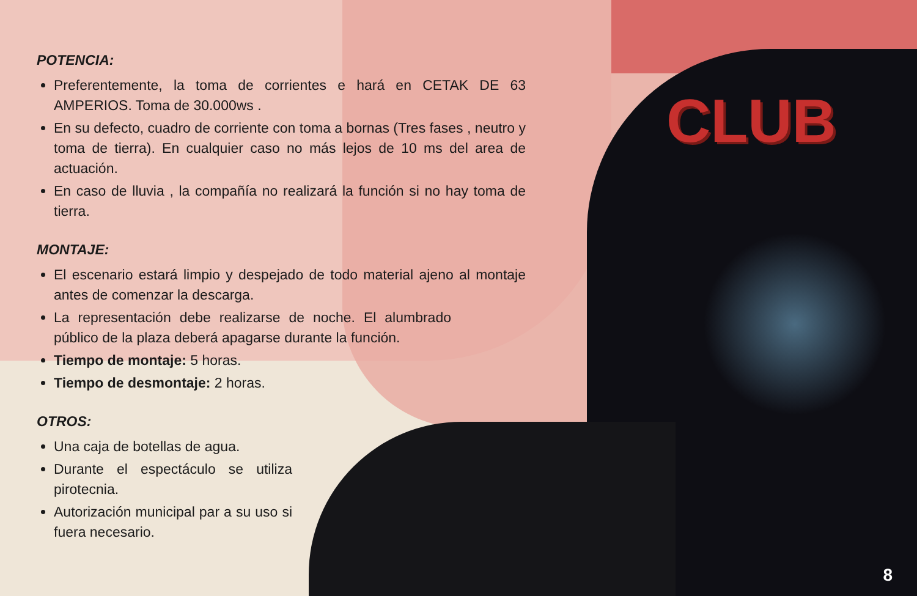POTENCIA:
Preferentemente, la toma de corrientes e hará en CETAK DE 63 AMPERIOS. Toma de 30.000ws .
En su defecto, cuadro de corriente con toma a bornas (Tres fases , neutro y toma de tierra). En cualquier caso no más lejos de 10 ms del area de actuación.
En caso de lluvia , la compañía no realizará la función si no hay toma de tierra.
MONTAJE:
El escenario estará limpio y despejado de todo material ajeno al montaje antes de comenzar la descarga.
La representación debe realizarse de noche. El alumbrado público de la plaza deberá apagarse durante la función.
Tiempo de montaje: 5 horas.
Tiempo de desmontaje: 2 horas.
OTROS:
Una caja de botellas de agua.
Durante el espectáculo se utiliza pirotecnia.
Autorización municipal par a su uso si fuera necesario.
CLUB
8